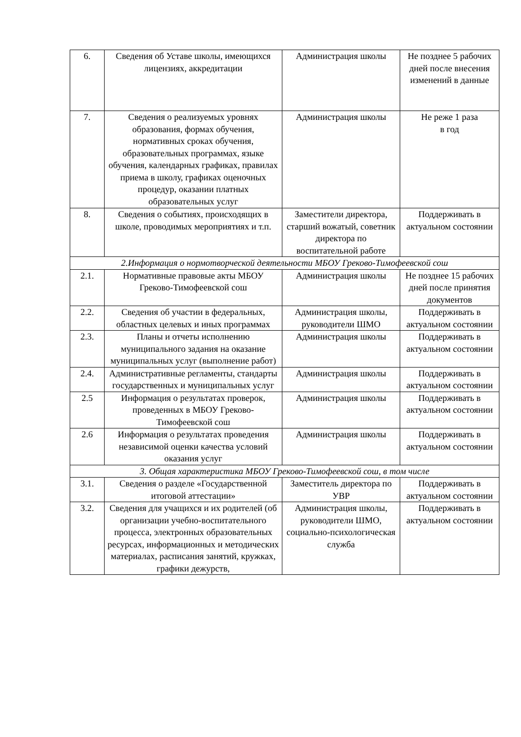| 6. | Сведения об Уставе школы, имеющихся лицензиях, аккредитации | Администрация школы | Не позднее 5 рабочих дней после внесения изменений в данные |
| 7. | Сведения о реализуемых уровнях образования, формах обучения, нормативных сроках обучения, образовательных программах, языке обучения, календарных графиках, правилах приема в школу, графиках оценочных процедур, оказании платных образовательных услуг | Администрация школы | Не реже 1 раза в год |
| 8. | Сведения о событиях, происходящих в школе, проводимых мероприятиях и т.п. | Заместители директора, старший вожатый, советник директора по воспитательной работе | Поддерживать в актуальном состоянии |
| 2.Информация о нормотворческой деятельности МБОУ Греково-Тимофеевской сош | | | |
| 2.1. | Нормативные правовые акты МБОУ Греково-Тимофеевской сош | Администрация школы | Не позднее 15 рабочих дней после принятия документов |
| 2.2. | Сведения об участии в федеральных, областных целевых и иных программах | Администрация школы, руководители ШМО | Поддерживать в актуальном состоянии |
| 2.3. | Планы и отчеты исполнению муниципального задания на оказание муниципальных услуг (выполнение работ) | Администрация школы | Поддерживать в актуальном состоянии |
| 2.4. | Административные регламенты, стандарты государственных и муниципальных услуг | Администрация школы | Поддерживать в актуальном состоянии |
| 2.5 | Информация о результатах проверок, проведенных в МБОУ Греково-Тимофеевской сош | Администрация школы | Поддерживать в актуальном состоянии |
| 2.6 | Информация о результатах проведения независимой оценки качества условий оказания услуг | Администрация школы | Поддерживать в актуальном состоянии |
| 3. Общая характеристика МБОУ Греково-Тимофеевской сош, в том числе | | | |
| 3.1. | Сведения о разделе «Государственной итоговой аттестации» | Заместитель директора по УВР | Поддерживать в актуальном состоянии |
| 3.2. | Сведения для учащихся и их родителей (об организации учебно-воспитательного процесса, электронных образовательных ресурсах, информационных и методических материалах, расписания занятий, кружках, графики дежурств, | Администрация школы, руководители ШМО, социально-психологическая служба | Поддерживать в актуальном состоянии |